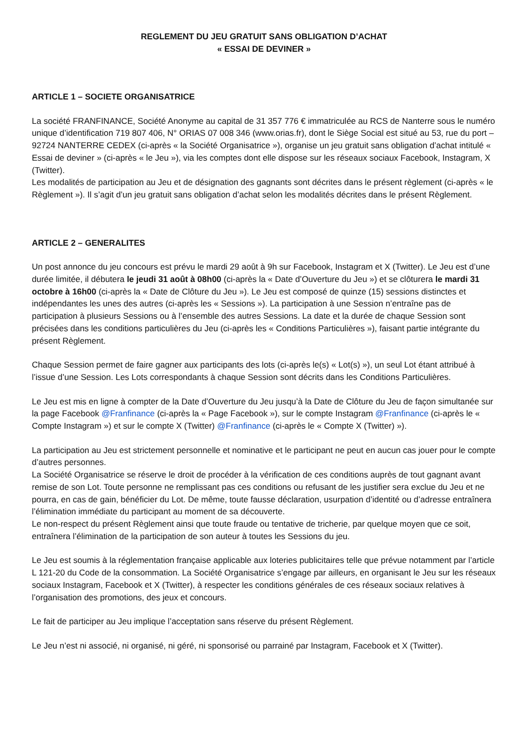REGLEMENT DU JEU GRATUIT SANS OBLIGATION D’ACHAT
« ESSAI DE DEVINER »
ARTICLE 1 – SOCIETE ORGANISATRICE
La société FRANFINANCE, Société Anonyme au capital de 31 357 776 € immatriculée au RCS de Nanterre sous le numéro unique d’identification 719 807 406, N° ORIAS 07 008 346 (www.orias.fr), dont le Siège Social est situé au 53, rue du port – 92724 NANTERRE CEDEX (ci-après « la Société Organisatrice »), organise un jeu gratuit sans obligation d’achat intitulé « Essai de deviner » (ci-après « le Jeu »), via les comptes dont elle dispose sur les réseaux sociaux Facebook, Instagram, X (Twitter).
Les modalités de participation au Jeu et de désignation des gagnants sont décrites dans le présent règlement (ci-après « le Règlement »). Il s’agit d’un jeu gratuit sans obligation d’achat selon les modalités décrites dans le présent Règlement.
ARTICLE 2 – GENERALITES
Un post annonce du jeu concours est prévu le mardi 29 août à 9h sur Facebook, Instagram et X (Twitter). Le Jeu est d’une durée limitée, il débutera le jeudi 31 août à 08h00 (ci-après la « Date d’Ouverture du Jeu ») et se clôturera le mardi 31 octobre à 16h00 (ci-après la « Date de Clôture du Jeu »). Le Jeu est composé de quinze (15) sessions distinctes et indépendantes les unes des autres (ci-après les « Sessions »). La participation à une Session n’entraîne pas de participation à plusieurs Sessions ou à l’ensemble des autres Sessions. La date et la durée de chaque Session sont précisées dans les conditions particulières du Jeu (ci-après les « Conditions Particulières »), faisant partie intégrante du présent Règlement.
Chaque Session permet de faire gagner aux participants des lots (ci-après le(s) « Lot(s) »), un seul Lot étant attribué à l’issue d’une Session. Les Lots correspondants à chaque Session sont décrits dans les Conditions Particulières.
Le Jeu est mis en ligne à compter de la Date d’Ouverture du Jeu jusqu’à la Date de Clôture du Jeu de façon simultanée sur la page Facebook @Franfinance (ci-après la « Page Facebook »), sur le compte Instagram @Franfinance (ci-après le « Compte Instagram ») et sur le compte X (Twitter) @Franfinance (ci-après le « Compte X (Twitter) »).
La participation au Jeu est strictement personnelle et nominative et le participant ne peut en aucun cas jouer pour le compte d’autres personnes.
La Société Organisatrice se réserve le droit de procéder à la vérification de ces conditions auprès de tout gagnant avant remise de son Lot. Toute personne ne remplissant pas ces conditions ou refusant de les justifier sera exclue du Jeu et ne pourra, en cas de gain, bénéficier du Lot. De même, toute fausse déclaration, usurpation d’identité ou d’adresse entraînera l’élimination immédiate du participant au moment de sa découverte.
Le non-respect du présent Règlement ainsi que toute fraude ou tentative de tricherie, par quelque moyen que ce soit, entraînera l’élimination de la participation de son auteur à toutes les Sessions du jeu.
Le Jeu est soumis à la réglementation française applicable aux loteries publicitaires telle que prévue notamment par l’article L 121-20 du Code de la consommation. La Société Organisatrice s’engage par ailleurs, en organisant le Jeu sur les réseaux sociaux Instagram, Facebook et X (Twitter), à respecter les conditions générales de ces réseaux sociaux relatives à l’organisation des promotions, des jeux et concours.
Le fait de participer au Jeu implique l’acceptation sans réserve du présent Règlement.
Le Jeu n’est ni associé, ni organisé, ni géré, ni sponsorisé ou parrainé par Instagram, Facebook et X (Twitter).